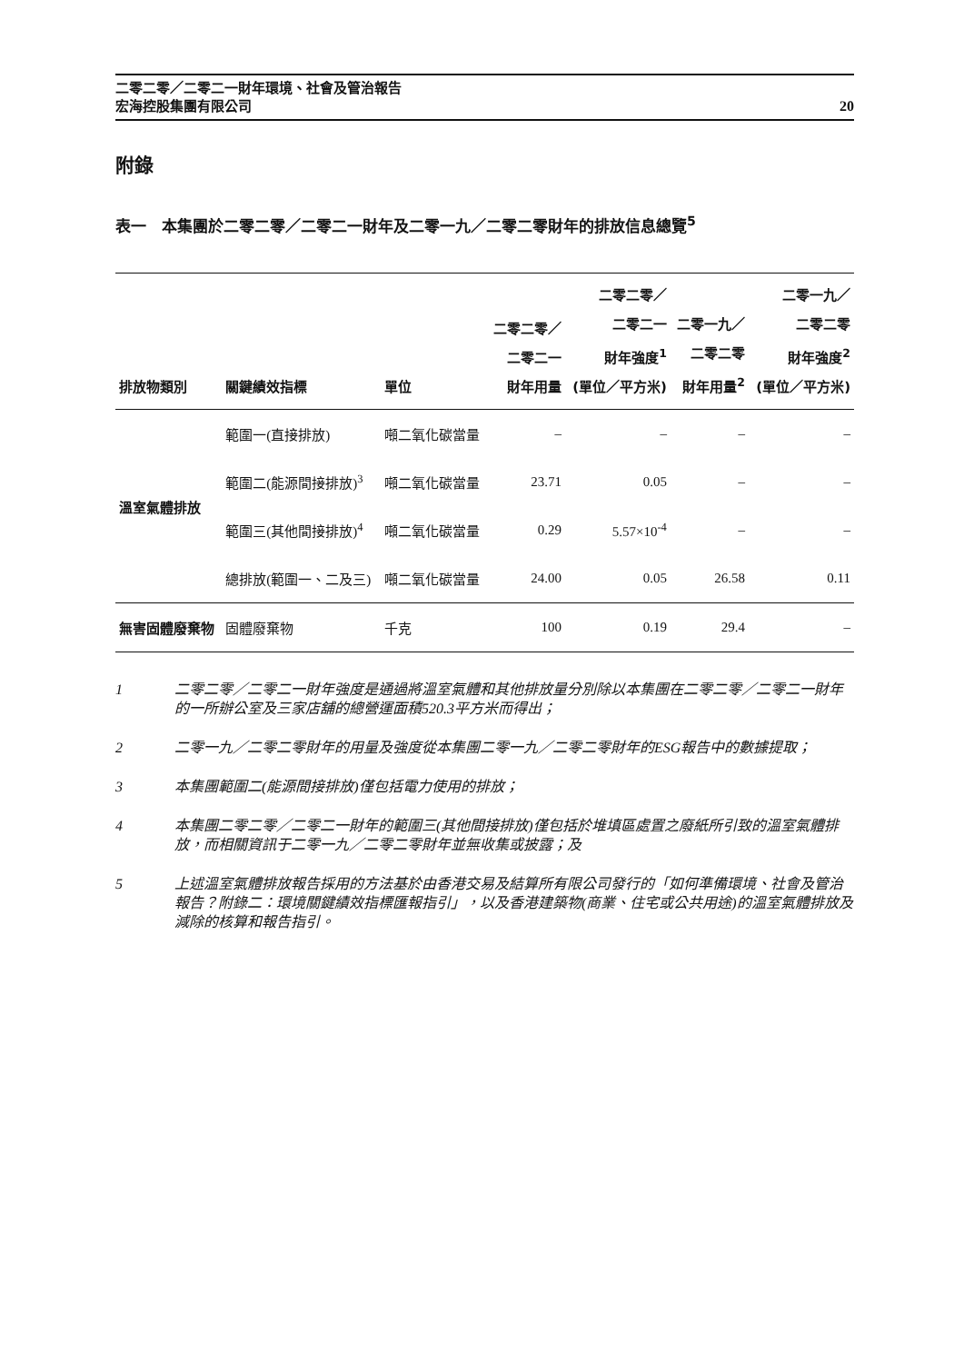二零二零／二零二一財年環境、社會及管治報告
宏海控股集團有限公司
20
附錄
表一　本集團於二零二零／二零二一財年及二零一九／二零二零財年的排放信息總覽<sup>5</sup>
| 排放物類別 | 關鍵績效指標 | 單位 | 二零二零／ 二零二一 財年用量 | 二零二零／ 二零二一 財年強度<sup>1</sup> (單位／平方米) | 二零一九／ 二零二零 財年用量<sup>2</sup> | 二零一九／ 二零二零 財年強度<sup>2</sup> (單位／平方米) |
| --- | --- | --- | --- | --- | --- | --- |
| 溫室氣體排放 | 範圍一(直接排放) | 噸二氧化碳當量 | – | – | – | – |
| | 範圍二(能源間接排放)<sup>3</sup> | 噸二氧化碳當量 | 23.71 | 0.05 | – | – |
| | 範圍三(其他間接排放)<sup>4</sup> | 噸二氧化碳當量 | 0.29 | 5.57×10<sup>-4</sup> | – | – |
| | 總排放(範圍一、二及三) | 噸二氧化碳當量 | 24.00 | 0.05 | 26.58 | 0.11 |
| 無害固體廢棄物 | 固體廢棄物 | 千克 | 100 | 0.19 | 29.4 | – |
1 二零二零／二零二一財年強度是通過將溫室氣體和其他排放量分別除以本集團在二零二零／二零二一財年的一所辦公室及三家店舖的總營運面積520.3平方米而得出；
2 二零一九／二零二零財年的用量及強度從本集團二零一九／二零二零財年的ESG報告中的數據提取；
3 本集團範圍二(能源間接排放)僅包括電力使用的排放；
4 本集團二零二零／二零二一財年的範圍三(其他間接排放)僅包括於堆填區處置之廢紙所引致的溫室氣體排放，而相關資訊于二零一九／二零二零財年並無收集或披露；及
5 上述溫室氣體排放報告採用的方法基於由香港交易及結算所有限公司發行的「如何準備環境、社會及管治報告？附錄二：環境關鍵績效指標匯報指引」，以及香港建築物(商業、住宅或公共用途)的溫室氣體排放及減除的核算和報告指引。